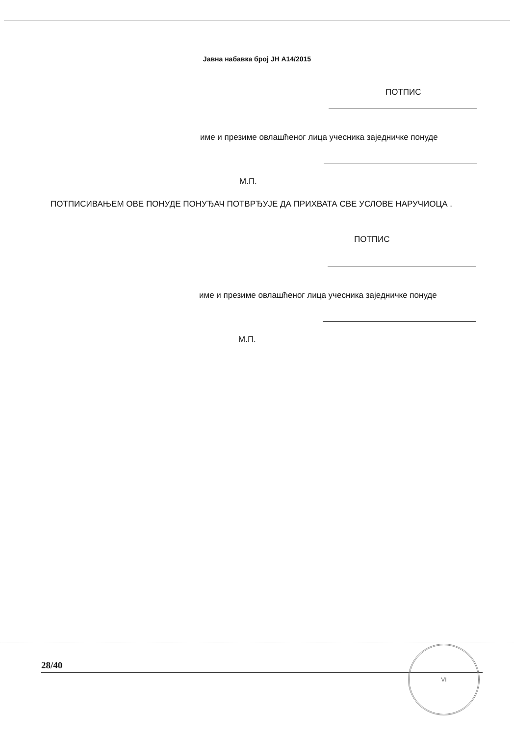Јавна набавка број ЈН А14/2015
ПОТПИС
име и презиме овлашћеног лица учесника заједничке понуде
М.П.
ПОТПИСИВАЊЕМ ОВЕ ПОНУДЕ ПОНУЂАЧ ПОТВРЂУЈЕ ДА ПРИХВАТА СВЕ УСЛОВЕ НАРУЧИОЦА .
ПОТПИС
име и презиме овлашћеног лица учесника заједничке понуде
М.П.
28/40
VI